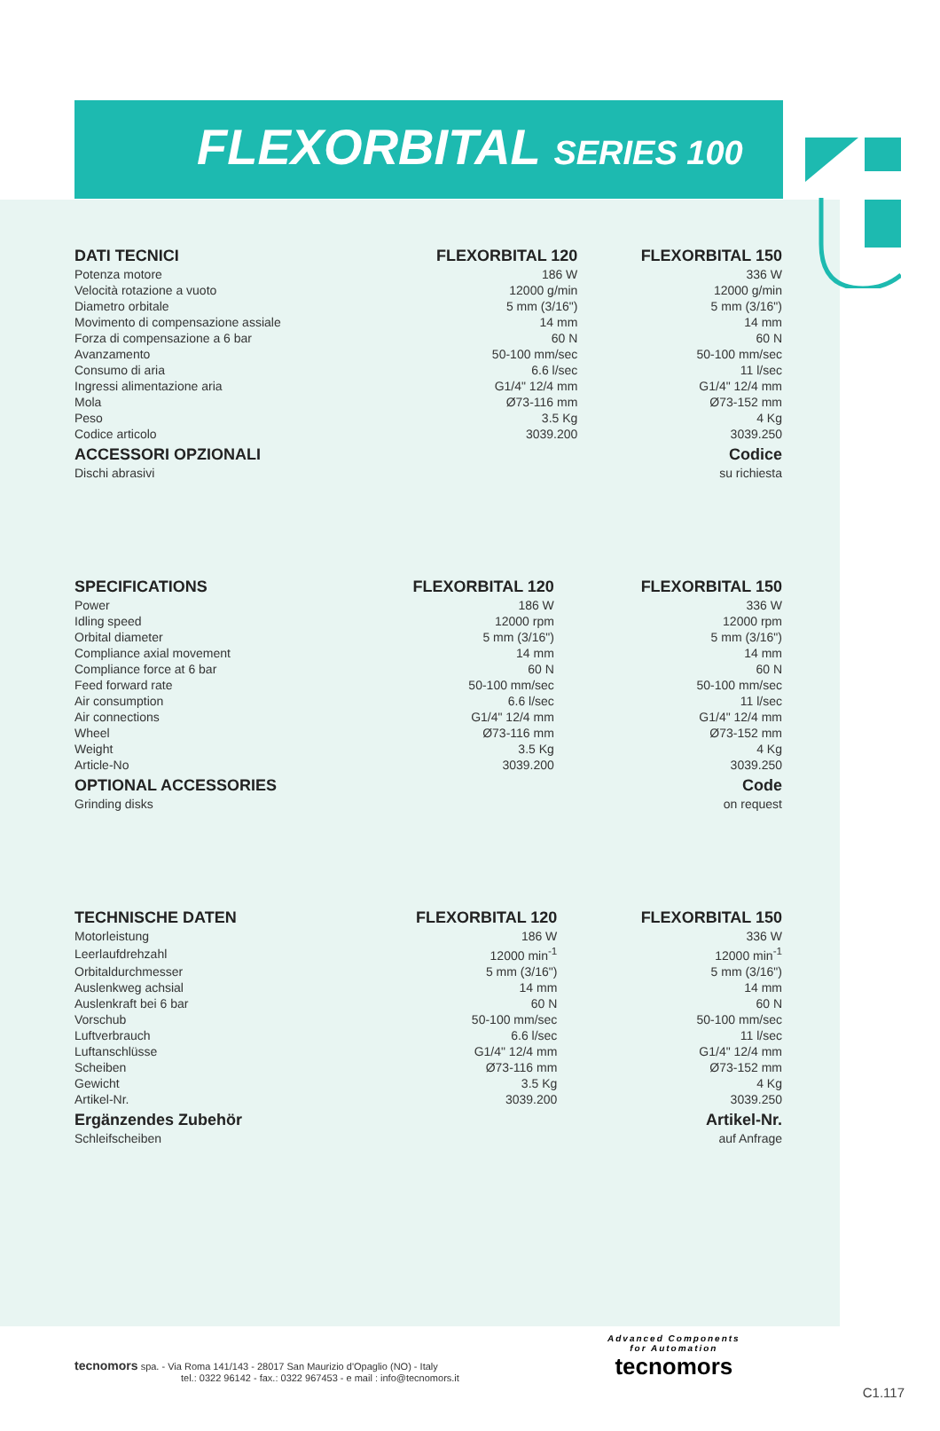FLEXORBITAL SERIES 100
| DATI TECNICI | FLEXORBITAL 120 | FLEXORBITAL 150 |
| --- | --- | --- |
| Potenza motore | 186 W | 336 W |
| Velocità rotazione a vuoto | 12000 g/min | 12000 g/min |
| Diametro orbitale | 5 mm (3/16") | 5 mm (3/16") |
| Movimento di compensazione assiale | 14 mm | 14 mm |
| Forza di compensazione a 6 bar | 60 N | 60 N |
| Avanzamento | 50-100 mm/sec | 50-100 mm/sec |
| Consumo di aria | 6.6 l/sec | 11 l/sec |
| Ingressi alimentazione aria | G1/4" 12/4 mm | G1/4" 12/4 mm |
| Mola | Ø73-116 mm | Ø73-152 mm |
| Peso | 3.5 Kg | 4 Kg |
| Codice articolo | 3039.200 | 3039.250 |
| ACCESSORI OPZIONALI | | Codice |
| Dischi abrasivi | | su richiesta |
| SPECIFICATIONS | FLEXORBITAL 120 | FLEXORBITAL 150 |
| --- | --- | --- |
| Power | 186 W | 336 W |
| Idling speed | 12000 rpm | 12000 rpm |
| Orbital diameter | 5 mm (3/16") | 5 mm (3/16") |
| Compliance axial movement | 14 mm | 14 mm |
| Compliance force at 6 bar | 60 N | 60 N |
| Feed forward rate | 50-100 mm/sec | 50-100 mm/sec |
| Air consumption | 6.6 l/sec | 11 l/sec |
| Air connections | G1/4" 12/4 mm | G1/4" 12/4 mm |
| Wheel | Ø73-116 mm | Ø73-152 mm |
| Weight | 3.5 Kg | 4 Kg |
| Article-No | 3039.200 | 3039.250 |
| OPTIONAL ACCESSORIES | | Code |
| Grinding disks | | on request |
| TECHNISCHE DATEN | FLEXORBITAL 120 | FLEXORBITAL 150 |
| --- | --- | --- |
| Motorleistung | 186 W | 336 W |
| Leerlaufdrehzahl | 12000 min<sup>-1</sup> | 12000 min<sup>-1</sup> |
| Orbitaldurchmesser | 5 mm (3/16") | 5 mm (3/16") |
| Auslenkweg achsial | 14 mm | 14 mm |
| Auslenkraft bei 6 bar | 60 N | 60 N |
| Vorschub | 50-100 mm/sec | 50-100 mm/sec |
| Luftverbrauch | 6.6 l/sec | 11 l/sec |
| Luftanschlüsse | G1/4" 12/4 mm | G1/4" 12/4 mm |
| Scheiben | Ø73-116 mm | Ø73-152 mm |
| Gewicht | 3.5 Kg | 4 Kg |
| Artikel-Nr. | 3039.200 | 3039.250 |
| Ergänzendes Zubehör | | Artikel-Nr. |
| Schleifscheiben | | auf Anfrage |
tecnomors spa. - Via Roma 141/143 - 28017 San Maurizio d'Opaglio (NO) - Italy
tel.: 0322 96142 - fax.: 0322 967453 - e mail : info@tecnomors.it
Advanced Components
for Automation
tecnomors
C1.117